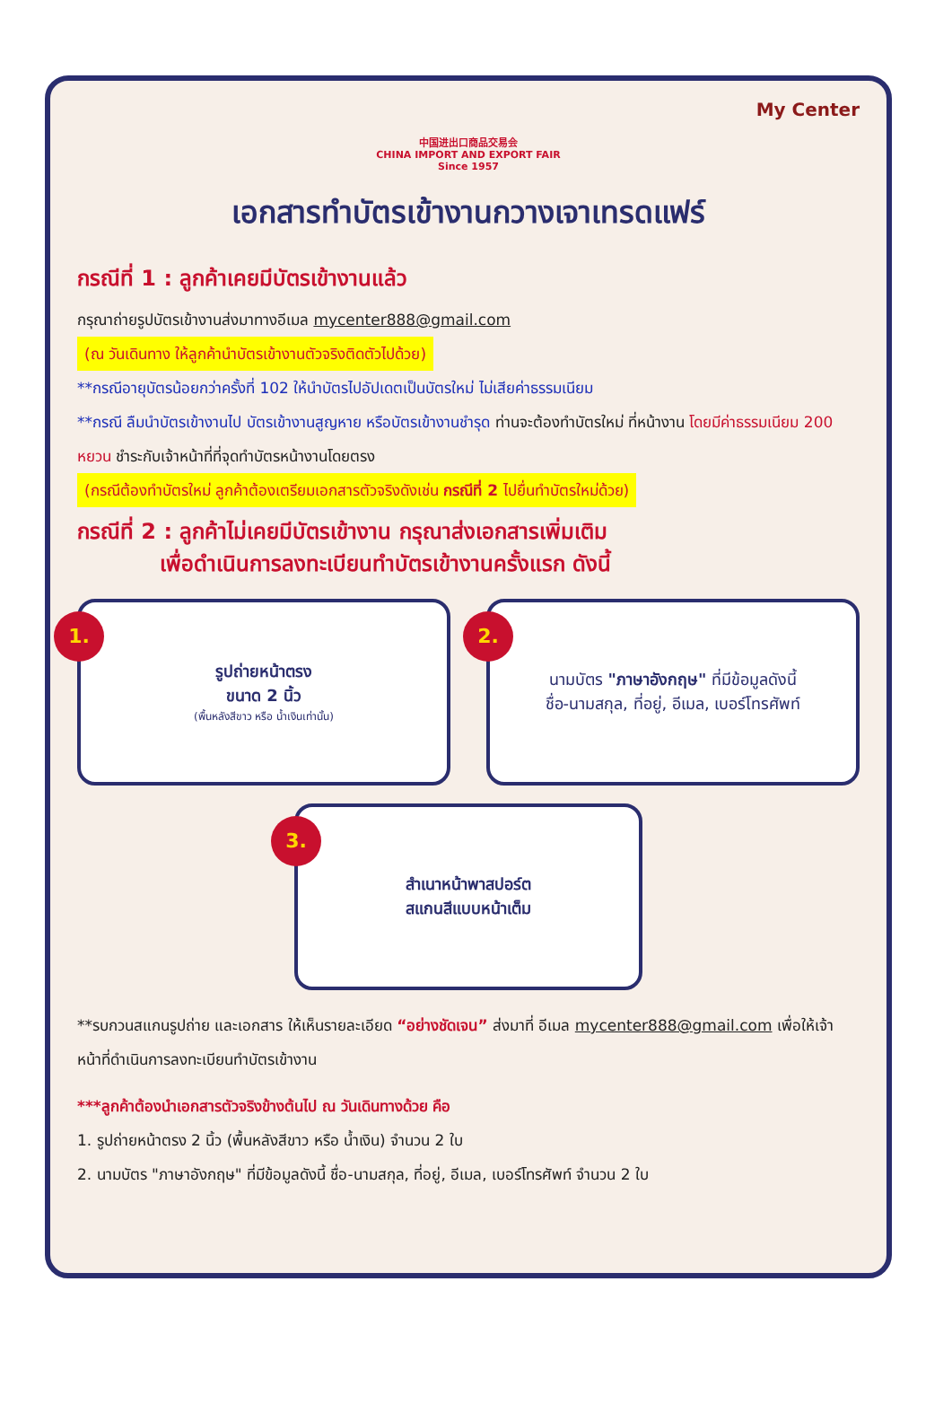My Center
中国进出口商品交易会
CHINA IMPORT AND EXPORT FAIR
Since 1957
เอกสารทำบัตรเข้างานกวางเจาเทรดแฟร์
กรณีที่ 1 : ลูกค้าเคยมีบัตรเข้างานแล้ว
กรุณาถ่ายรูปบัตรเข้างานส่งมาทางอีเมล mycenter888@gmail.com
(ณ วันเดินทาง ให้ลูกค้านำบัตรเข้างานตัวจริงติดตัวไปด้วย)
**กรณีอายุบัตรน้อยกว่าครั้งที่ 102 ให้นำบัตรไปอัปเดตเป็นบัตรใหม่ ไม่เสียค่าธรรมเนียม
**กรณี ลืมนำบัตรเข้างานไป บัตรเข้างานสูญหาย หรือบัตรเข้างานชำรุด ท่านจะต้องทำบัตรใหม่ ที่หน้างาน โดยมีค่าธรรมเนียม 200 หยวน ชำระกับเจ้าหน้าที่ที่จุดทำบัตรหน้างานโดยตรง
(กรณีต้องทำบัตรใหม่ ลูกค้าต้องเตรียมเอกสารตัวจริงดังเช่น กรณีที่ 2 ไปยื่นทำบัตรใหม่ด้วย)
กรณีที่ 2 : ลูกค้าไม่เคยมีบัตรเข้างาน กรุณาส่งเอกสารเพิ่มเติม
เพื่อดำเนินการลงทะเบียนทำบัตรเข้างานครั้งแรก ดังนี้
1.
รูปถ่ายหน้าตรง
ขนาด 2 นิ้ว
(พื้นหลังสีขาว หรือ น้ำเงินเท่านั้น)
2.
นามบัตร "ภาษาอังกฤษ" ที่มีข้อมูลดังนี้
ชื่อ-นามสกุล, ที่อยู่, อีเมล, เบอร์โทรศัพท์
3.
สำเนาหน้าพาสปอร์ต
สแกนสีแบบหน้าเต็ม
**รบกวนสแกนรูปถ่าย และเอกสาร ให้เห็นรายละเอียด “อย่างชัดเจน” ส่งมาที่ อีเมล mycenter888@gmail.com เพื่อให้เจ้าหน้าที่ดำเนินการลงทะเบียนทำบัตรเข้างาน
***ลูกค้าต้องนำเอกสารตัวจริงข้างต้นไป ณ วันเดินทางด้วย คือ
1. รูปถ่ายหน้าตรง 2 นิ้ว (พื้นหลังสีขาว หรือ น้ำเงิน) จำนวน 2 ใบ
2. นามบัตร "ภาษาอังกฤษ" ที่มีข้อมูลดังนี้ ชื่อ-นามสกุล, ที่อยู่, อีเมล, เบอร์โทรศัพท์ จำนวน 2 ใบ